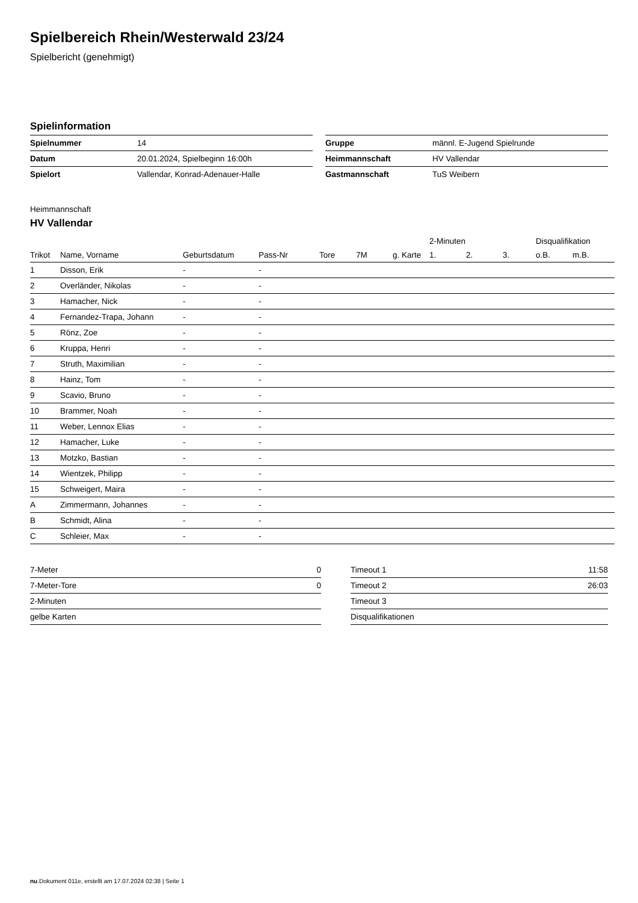Spielbereich Rhein/Westerwald 23/24
Spielbericht (genehmigt)
Spielinformation
| Spielnummer | 14 |
| Datum | 20.01.2024, Spielbeginn 16:00h |
| Spielort | Vallendar, Konrad-Adenauer-Halle |
| Gruppe | männl. E-Jugend Spielrunde |
| Heimmannschaft | HV Vallendar |
| Gastmannschaft | TuS Weibern |
Heimmannschaft
HV Vallendar
| | | | | | | | 2-Minuten | | | Disqualifikation | |
| --- | --- | --- | --- | --- | --- | --- | --- | --- | --- | --- | --- |
| Trikot | Name, Vorname | Geburtsdatum | Pass-Nr | Tore | 7M | g. Karte | 1. | 2. | 3. | o.B. | m.B. |
| 1 | Disson, Erik | - | - | | | | | | | | |
| 2 | Overländer, Nikolas | - | - | | | | | | | | |
| 3 | Hamacher, Nick | - | - | | | | | | | | |
| 4 | Fernandez-Trapa, Johann | - | - | | | | | | | | |
| 5 | Rönz, Zoe | - | - | | | | | | | | |
| 6 | Kruppa, Henri | - | - | | | | | | | | |
| 7 | Struth, Maximilian | - | - | | | | | | | | |
| 8 | Hainz, Tom | - | - | | | | | | | | |
| 9 | Scavio, Bruno | - | - | | | | | | | | |
| 10 | Brammer, Noah | - | - | | | | | | | | |
| 11 | Weber, Lennox Elias | - | - | | | | | | | | |
| 12 | Hamacher, Luke | - | - | | | | | | | | |
| 13 | Motzko, Bastian | - | - | | | | | | | | |
| 14 | Wientzek, Philipp | - | - | | | | | | | | |
| 15 | Schweigert, Maira | - | - | | | | | | | | |
| A | Zimmermann, Johannes | - | - | | | | | | | | |
| B | Schmidt, Alina | - | - | | | | | | | | |
| C | Schleier, Max | - | - | | | | | | | | |
| 7-Meter | 0 |
| 7-Meter-Tore | 0 |
| 2-Minuten | |
| gelbe Karten | |
| Timeout 1 | 11:58 |
| Timeout 2 | 26:03 |
| Timeout 3 | |
| Disqualifikationen | |
nu.Dokument 011e, erstellt am 17.07.2024 02:38 | Seite 1